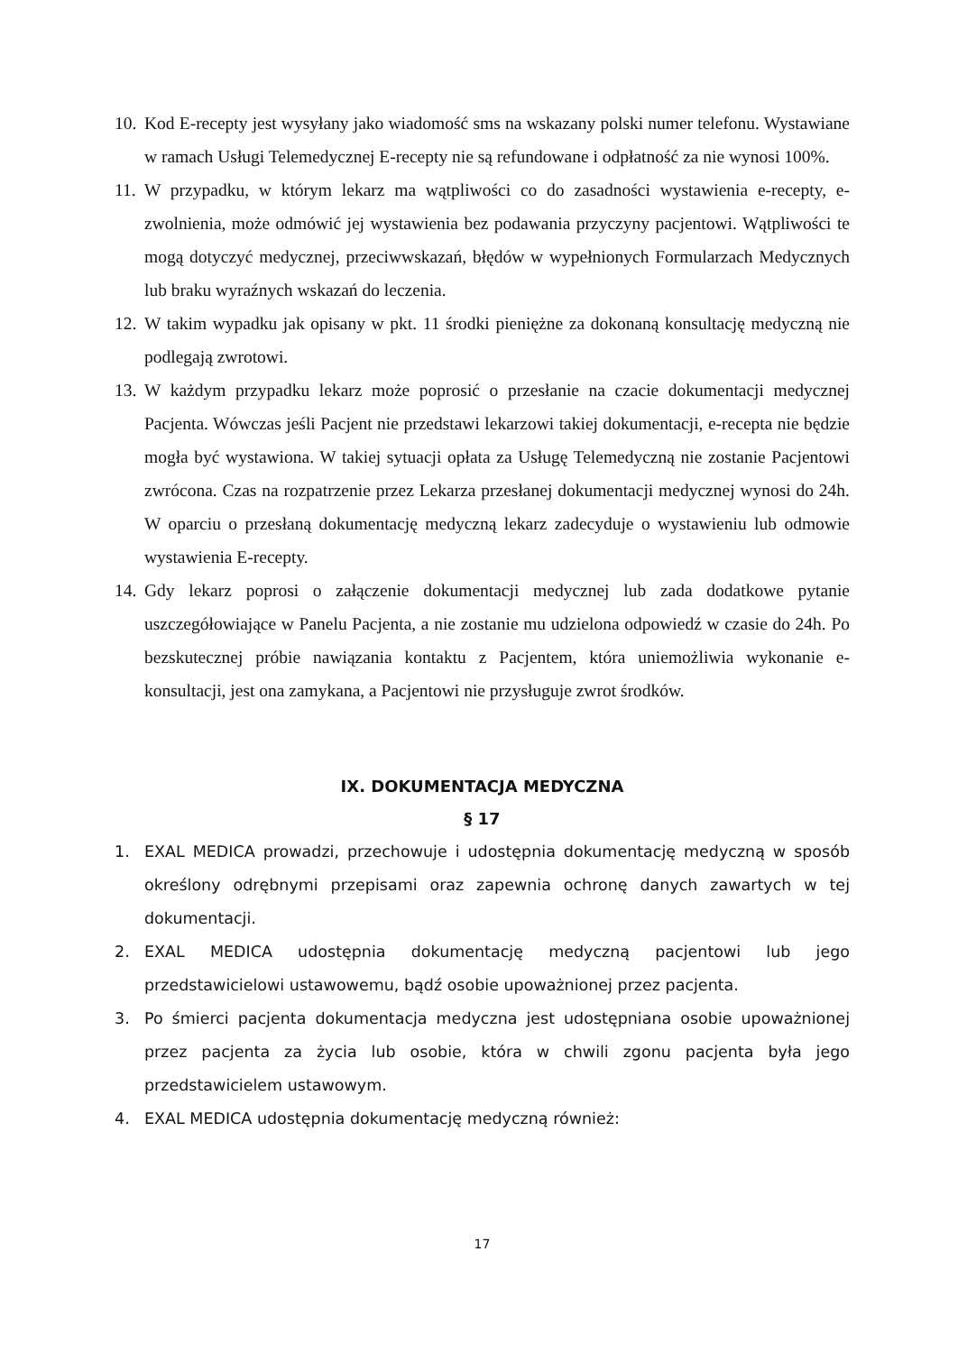10. Kod E-recepty jest wysyłany jako wiadomość sms na wskazany polski numer telefonu. Wystawiane w ramach Usługi Telemedycznej E-recepty nie są refundowane i odpłatność za nie wynosi 100%.
11. W przypadku, w którym lekarz ma wątpliwości co do zasadności wystawienia e-recepty, e-zwolnienia, może odmówić jej wystawienia bez podawania przyczyny pacjentowi. Wątpliwości te mogą dotyczyć medycznej, przeciwwskazań, błędów w wypełnionych Formularzach Medycznych lub braku wyraźnych wskazań do leczenia.
12. W takim wypadku jak opisany w pkt. 11 środki pieniężne za dokonaną konsultację medyczną nie podlegają zwrotowi.
13. W każdym przypadku lekarz może poprosić o przesłanie na czacie dokumentacji medycznej Pacjenta. Wówczas jeśli Pacjent nie przedstawi lekarzowi takiej dokumentacji, e-recepta nie będzie mogła być wystawiona. W takiej sytuacji opłata za Usługę Telemedyczną nie zostanie Pacjentowi zwrócona. Czas na rozpatrzenie przez Lekarza przesłanej dokumentacji medycznej wynosi do 24h. W oparciu o przesłaną dokumentację medyczną lekarz zadecyduje o wystawieniu lub odmowie wystawienia E-recepty.
14. Gdy lekarz poprosi o załączenie dokumentacji medycznej lub zada dodatkowe pytanie uszczegółowiające w Panelu Pacjenta, a nie zostanie mu udzielona odpowiedź w czasie do 24h. Po bezskutecznej próbie nawiązania kontaktu z Pacjentem, która uniemożliwia wykonanie e-konsultacji, jest ona zamykana, a Pacjentowi nie przysługuje zwrot środków.
IX. DOKUMENTACJA MEDYCZNA
§ 17
1. EXAL MEDICA prowadzi, przechowuje i udostępnia dokumentację medyczną w sposób określony odrębnymi przepisami oraz zapewnia ochronę danych zawartych w tej dokumentacji.
2. EXAL MEDICA udostępnia dokumentację medyczną pacjentowi lub jego przedstawicielowi ustawowemu, bądź osobie upoważnionej przez pacjenta.
3. Po śmierci pacjenta dokumentacja medyczna jest udostępniana osobie upoważnionej przez pacjenta za życia lub osobie, która w chwili zgonu pacjenta była jego przedstawicielem ustawowym.
4. EXAL MEDICA udostępnia dokumentację medyczną również:
17